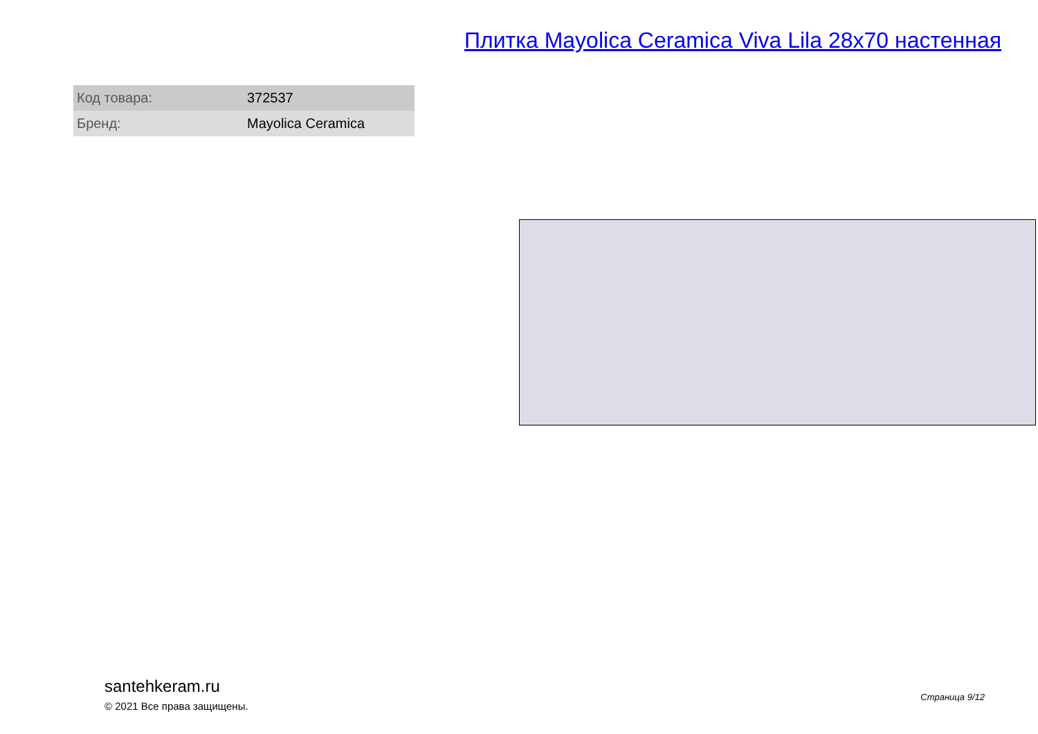Плитка Mayolica Ceramica Viva Lila 28x70 настенная
| Код товара: | 372537 |
| Бренд: | Mayolica Ceramica |
santehkeram.ru
© 2021 Все права защищены.
Страница 9/12